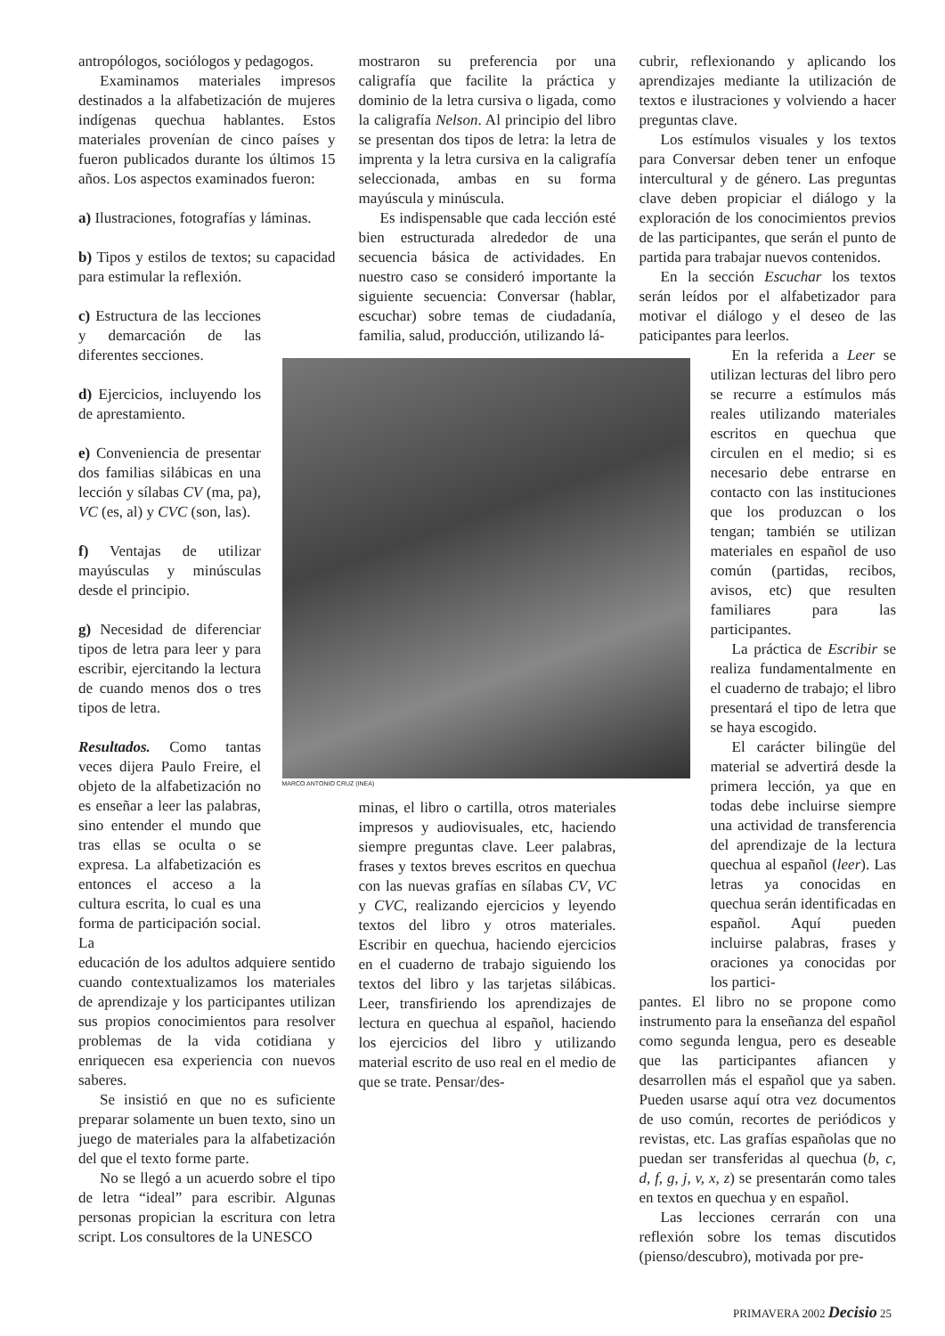antropólogos, sociólogos y pedagogos.
Examinamos materiales impresos destinados a la alfabetización de mujeres indígenas quechua hablantes. Estos materiales provenían de cinco países y fueron publicados durante los últimos 15 años. Los aspectos examinados fueron:
a) Ilustraciones, fotografías y láminas.
b) Tipos y estilos de textos; su capacidad para estimular la reflexión.
c) Estructura de las lecciones y demarcación de las diferentes secciones.
d) Ejercicios, incluyendo los de apres­tamiento.
e) Conveniencia de presentar dos familias silábicas en una lección y sílabas CV (ma, pa), VC (es, al) y CVC (son, las).
f) Ventajas de utilizar mayúsculas y minúsculas desde el principio.
g) Necesidad de diferenciar tipos de letra para leer y para escribir, ejercitando la lectura de cuando menos dos o tres tipos de letra.
Resultados. Como tantas veces dijera Paulo Freire, el objeto de la alfabetización no es enseñar a leer las palabras, sino entender el mundo que tras ellas se oculta o se expresa. La alfabetización es entonces el acceso a la cultura escrita, lo cual es una forma de participación social. La
educación de los adultos adquiere sentido cuando contextualizamos los materiales de aprendizaje y los participantes utilizan sus propios conocimientos para resolver problemas de la vida cotidiana y enriquecen esa experiencia con nuevos saberes.
Se insistió en que no es suficiente preparar solamente un buen texto, sino un juego de materiales para la alfabetización del que el texto forme parte.
No se llegó a un acuerdo sobre el tipo de letra “ideal” para escribir. Algunas personas propician la escritura con letra script. Los consultores de la UNESCO
mostraron su preferencia por una caligrafía que facilite la práctica y dominio de la letra cursiva o ligada, como la caligrafía Nelson. Al principio del libro se presentan dos tipos de letra: la letra de imprenta y la letra cursiva en la caligrafía seleccionada, ambas en su forma mayúscula y minúscula.
Es indispensable que cada lección esté bien estructurada alrededor de una secuencia básica de actividades. En nuestro caso se consideró importante la siguiente secuencia: Conversar (hablar, escuchar) sobre temas de ciudadanía, familia, salud, producción, utilizando lá-
MARCO ANTONIO CRUZ (INEA)
minas, el libro o cartilla, otros materiales impresos y audiovisuales, etc, haciendo siempre preguntas clave. Leer palabras, frases y textos breves escritos en quechua con las nuevas grafías en sílabas CV, VC y CVC, realizando ejercicios y leyendo textos del libro y otros materiales. Escribir en quechua, haciendo ejercicios en el cuaderno de trabajo siguiendo los textos del libro y las tarjetas silábicas. Leer, transfiriendo los aprendizajes de lectura en quechua al español, haciendo los ejercicios del libro y utilizando material escrito de uso real en el medio de que se trate. Pensar/des-
cubrir, reflexionando y aplicando los aprendizajes mediante la utilización de textos e ilustraciones y volviendo a hacer preguntas clave.
Los estímulos visuales y los textos para Conversar deben tener un enfoque intercultural y de género. Las preguntas clave deben propiciar el diálogo y la exploración de los conocimientos previos de las participantes, que serán el punto de partida para trabajar nuevos contenidos.
En la sección Escuchar los textos serán leídos por el alfabetizador para motivar el diálogo y el deseo de las paticipantes para leerlos.
En la referida a Leer se utilizan lecturas del libro pero se recurre a estímulos más reales utilizando materiales escritos en quechua que circulen en el medio; si es necesario debe entrarse en contacto con las instituciones que los produzcan o los tengan; también se utilizan materiales en español de uso común (partidas, recibos, avisos, etc) que resulten familiares para las participantes.
La práctica de Escribir se realiza fundamentalmente en el cuaderno de trabajo; el libro presentará el tipo de letra que se haya escogido.
El carácter bilingüe del material se advertirá desde la primera lección, ya que en todas debe incluirse siempre una actividad de transferencia del aprendizaje de la lectura quechua al español (leer). Las letras ya conocidas en quechua serán identificadas en español. Aquí pueden incluirse palabras, frases y oraciones ya conocidas por los partici-
pantes. El libro no se propone como instrumento para la enseñanza del español como segunda lengua, pero es deseable que las participantes afiancen y desarrollen más el español que ya saben. Pueden usarse aquí otra vez documentos de uso común, recortes de periódicos y revistas, etc. Las grafías españolas que no puedan ser transferidas al quechua (b, c, d, f, g, j, v, x, z) se presentarán como tales en textos en quechua y en español.
Las lecciones cerrarán con una reflexión sobre los temas discutidos (pienso/descubro), motivada por pre-
PRIMAVERA 2002 Decisio 25